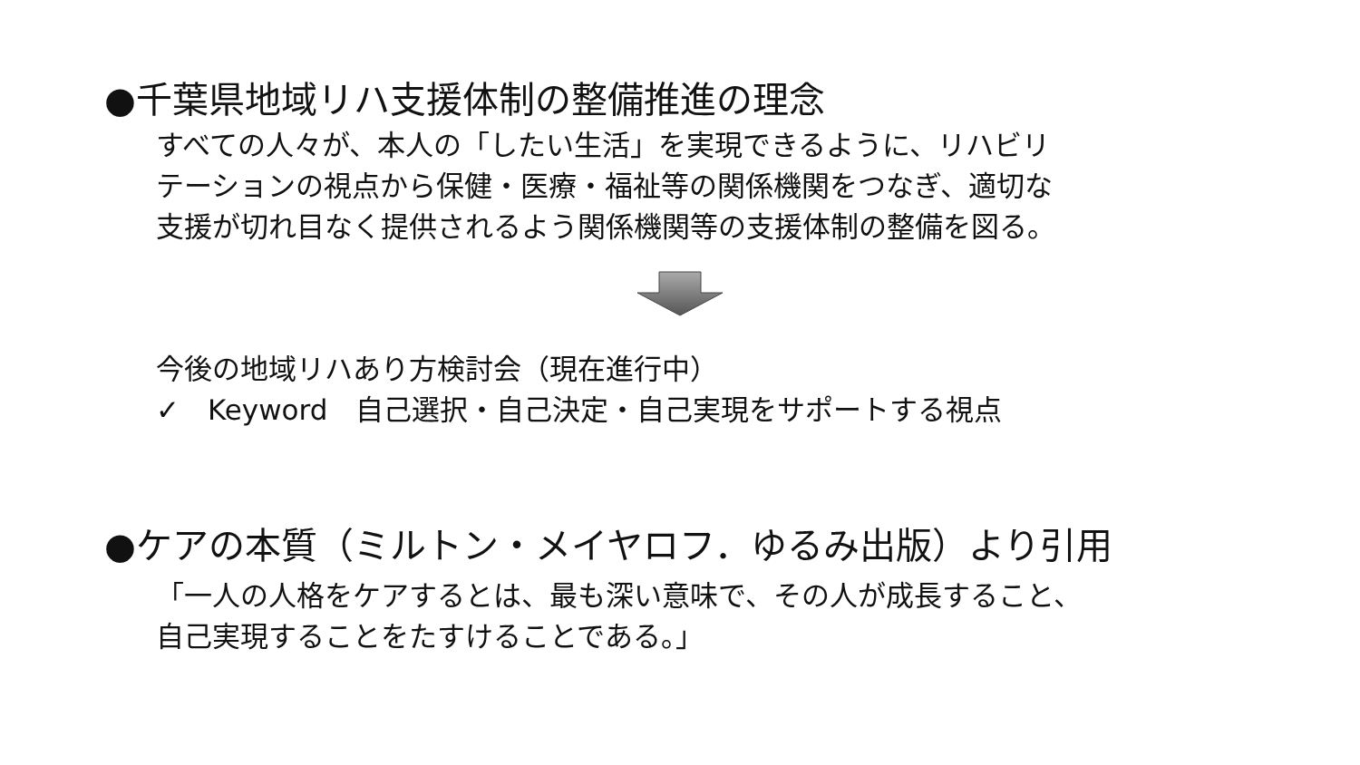●千葉県地域リハ支援体制の整備推進の理念
すべての人々が、本人の「したい生活」を実現できるように、リハビリ
テーションの視点から保健・医療・福祉等の関係機関をつなぎ、適切な
支援が切れ目なく提供されるよう関係機関等の支援体制の整備を図る。
今後の地域リハあり方検討会（現在進行中）
✓　Keyword　自己選択・自己決定・自己実現をサポートする視点
●ケアの本質（ミルトン・メイヤロフ．ゆるみ出版）より引用
「一人の人格をケアするとは、最も深い意味で、その人が成長すること、
自己実現することをたすけることである。」